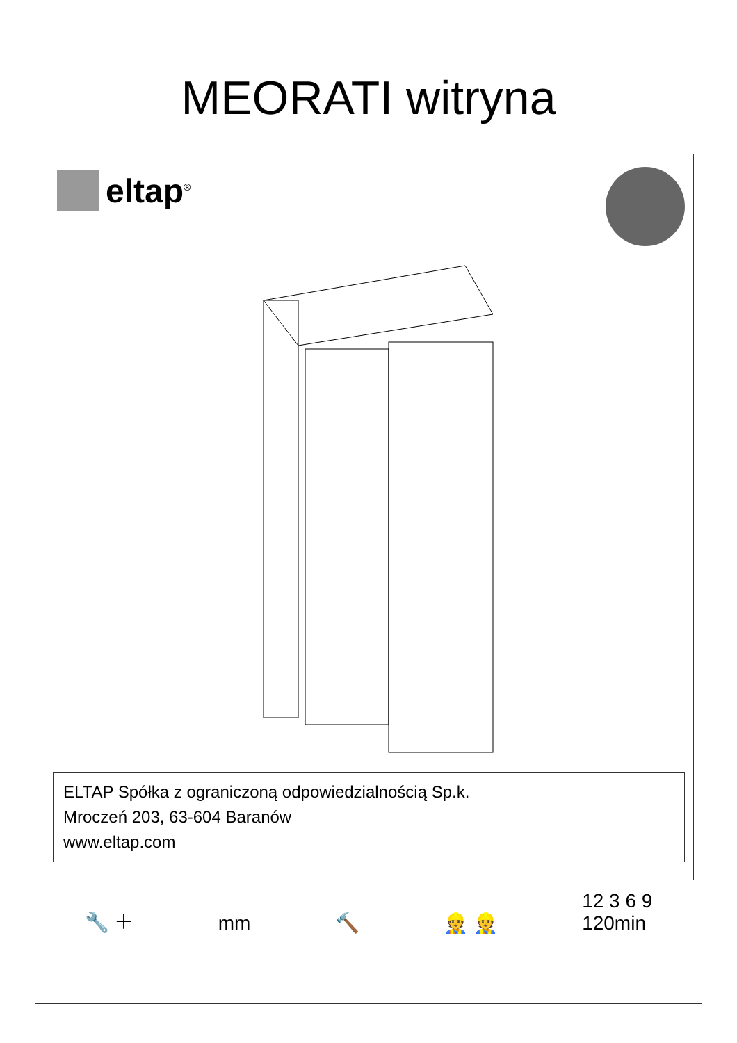MEORATI witryna
eltap<sup>®</sup>
ELTAP Spółka z ograniczoną odpowiedzialnością Sp.k.
Mroczeń 203, 63-604 Baranów
www.eltap.com
🔧 ＋ mm 🔨 👷 👷 12 3 6 9
120min